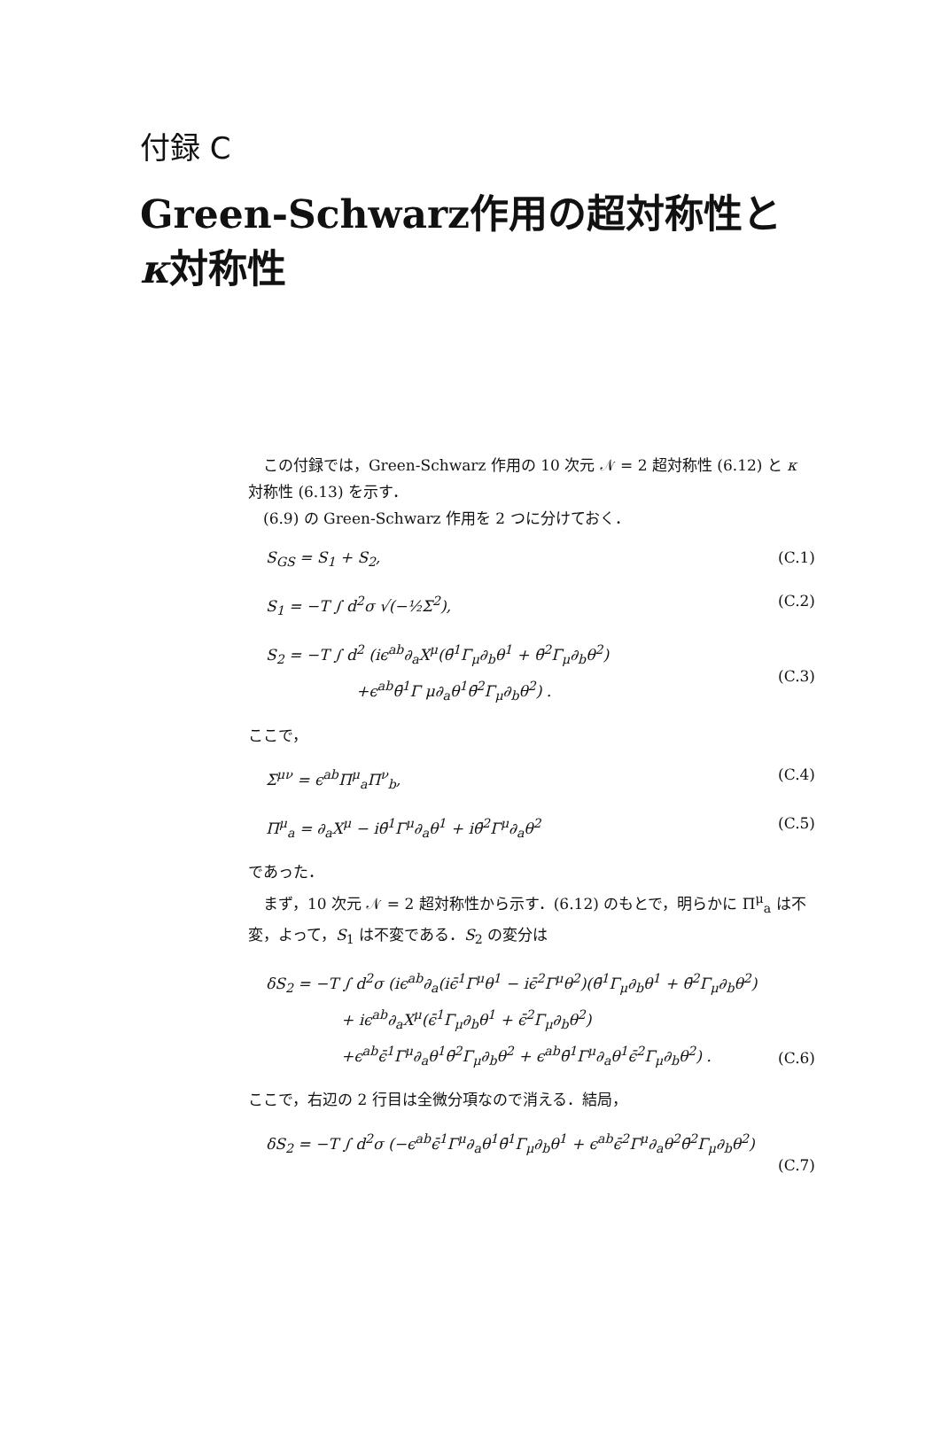付録 C
Green-Schwarz作用の超対称性と
κ対称性
この付録では，Green-Schwarz 作用の 10 次元 𝒩 = 2 超対称性 (6.12) と κ 対称性 (6.13) を示す．
(6.9) の Green-Schwarz 作用を 2 つに分けておく．
S<sub>GS</sub> = S<sub>1</sub> + S<sub>2</sub>, (C.1)
S<sub>1</sub> = −T ∫ d<sup>2</sup>σ √(−½Σ<sup>2</sup>), (C.2)
S<sub>2</sub> = −T ∫ d<sup>2</sup> (iϵ<sup>ab</sup>∂<sub>a</sub>X<sup>μ</sup>(θ̄<sup>1</sup>Γ<sub>μ</sub>∂<sub>b</sub>θ<sup>1</sup> + θ̄<sup>2</sup>Γ<sub>μ</sub>∂<sub>b</sub>θ<sup>2</sup>)
      +ϵ<sup>ab</sup>θ̄<sup>1</sup>Γ μ∂<sub>a</sub>θ<sup>1</sup>θ̄<sup>2</sup>Γ<sub>μ</sub>∂<sub>b</sub>θ<sup>2</sup>) .
(C.3)
ここで，
Σ<sup>μν</sup> = ϵ<sup>ab</sup>Π<sup>μ</sup><sub>a</sub>Π<sup>ν</sup><sub>b</sub>, (C.4)
Π<sup>μ</sup><sub>a</sub> = ∂<sub>a</sub>X<sup>μ</sup> − iθ̄<sup>1</sup>Γ<sup>μ</sup>∂<sub>a</sub>θ<sup>1</sup> + iθ̄<sup>2</sup>Γ<sup>μ</sup>∂<sub>a</sub>θ<sup>2</sup> (C.5)
であった．
まず，10 次元 𝒩 = 2 超対称性から示す．(6.12) のもとで，明らかに Π<sup>μ</sup><sub>a</sub> は不変，よって，S<sub>1</sub> は不変である．S<sub>2</sub> の変分は
δS<sub>2</sub> = −T ∫ d<sup>2</sup>σ (iϵ<sup>ab</sup>∂<sub>a</sub>(iϵ̄<sup>1</sup>Γ<sup>μ</sup>θ<sup>1</sup> − iϵ̄<sup>2</sup>Γ<sup>μ</sup>θ<sup>2</sup>)(θ̄<sup>1</sup>Γ<sub>μ</sub>∂<sub>b</sub>θ<sup>1</sup> + θ̄<sup>2</sup>Γ<sub>μ</sub>∂<sub>b</sub>θ<sup>2</sup>)
     + iϵ<sup>ab</sup>∂<sub>a</sub>X<sup>μ</sup>(ϵ̄<sup>1</sup>Γ<sub>μ</sub>∂<sub>b</sub>θ<sup>1</sup> + ϵ̄<sup>2</sup>Γ<sub>μ</sub>∂<sub>b</sub>θ<sup>2</sup>)
     +ϵ<sup>ab</sup>ϵ̄<sup>1</sup>Γ<sup>μ</sup>∂<sub>a</sub>θ<sup>1</sup>θ̄<sup>2</sup>Γ<sub>μ</sub>∂<sub>b</sub>θ<sup>2</sup> + ϵ<sup>ab</sup>θ̄<sup>1</sup>Γ<sup>μ</sup>∂<sub>a</sub>θ<sup>1</sup>ϵ̄<sup>2</sup>Γ<sub>μ</sub>∂<sub>b</sub>θ<sup>2</sup>) .
(C.6)
ここで，右辺の 2 行目は全微分項なので消える．結局，
δS<sub>2</sub> = −T ∫ d<sup>2</sup>σ (−ϵ<sup>ab</sup>ϵ̄<sup>1</sup>Γ<sup>μ</sup>∂<sub>a</sub>θ<sup>1</sup>θ̄<sup>1</sup>Γ<sub>μ</sub>∂<sub>b</sub>θ<sup>1</sup> + ϵ<sup>ab</sup>ϵ̄<sup>2</sup>Γ<sup>μ</sup>∂<sub>a</sub>θ<sup>2</sup>θ̄<sup>2</sup>Γ<sub>μ</sub>∂<sub>b</sub>θ<sup>2</sup>)
(C.7)